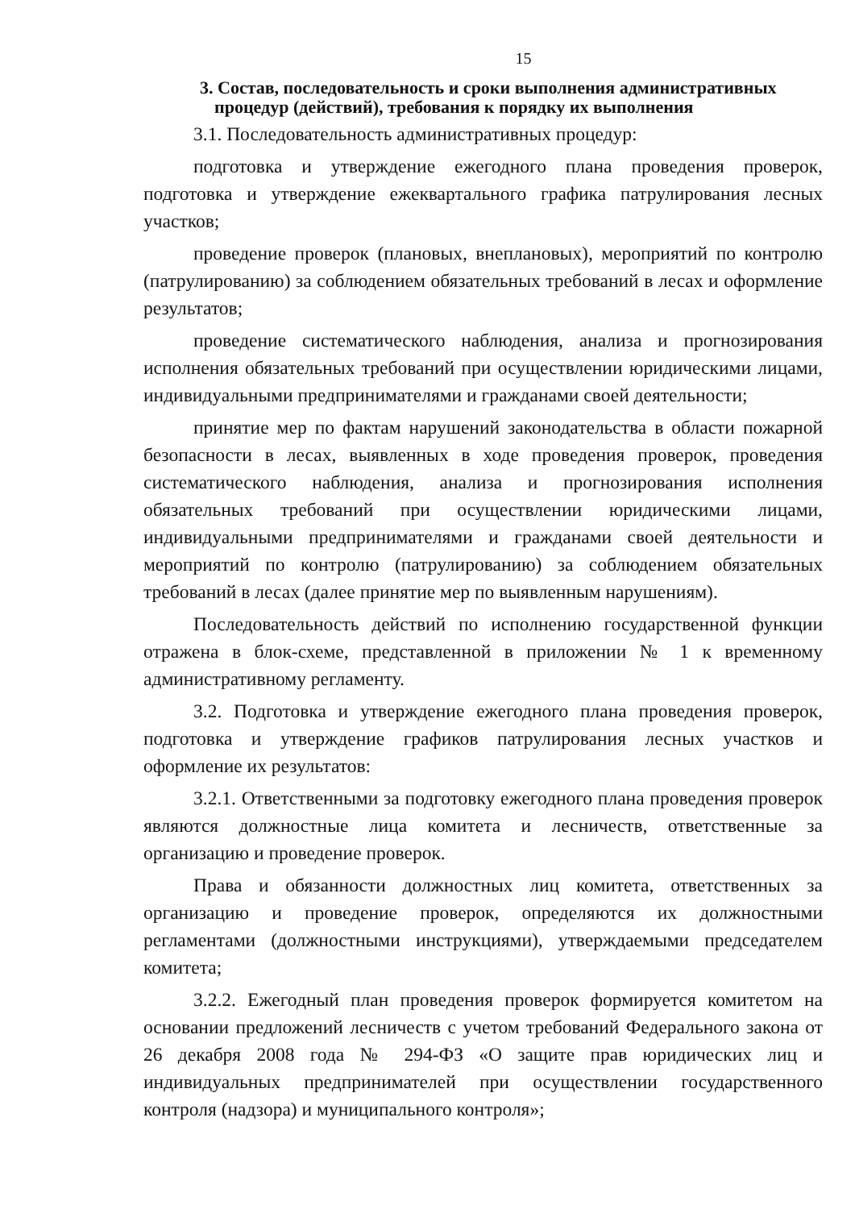15
3. Состав, последовательность и сроки выполнения административных
процедур (действий), требования к порядку их выполнения
3.1. Последовательность административных процедур:
подготовка и утверждение ежегодного плана проведения проверок, подготовка и утверждение ежеквартального графика патрулирования лесных участков;
проведение проверок (плановых, внеплановых), мероприятий по контролю (патрулированию) за соблюдением обязательных требований в лесах и оформление результатов;
проведение систематического наблюдения, анализа и прогнозирования исполнения обязательных требований при осуществлении юридическими лицами, индивидуальными предпринимателями и гражданами своей деятельности;
принятие мер по фактам нарушений законодательства в области пожарной безопасности в лесах, выявленных в ходе проведения проверок, проведения систематического наблюдения, анализа и прогнозирования исполнения обязательных требований при осуществлении юридическими лицами, индивидуальными предпринимателями и гражданами своей деятельности и мероприятий по контролю (патрулированию) за соблюдением обязательных требований в лесах (далее принятие мер по выявленным нарушениям).
Последовательность действий по исполнению государственной функции отражена в блок-схеме, представленной в приложении № 1 к временному административному регламенту.
3.2. Подготовка и утверждение ежегодного плана проведения проверок, подготовка и утверждение графиков патрулирования лесных участков и оформление их результатов:
3.2.1. Ответственными за подготовку ежегодного плана проведения проверок являются должностные лица комитета и лесничеств, ответственные за организацию и проведение проверок.
Права и обязанности должностных лиц комитета, ответственных за организацию и проведение проверок, определяются их должностными регламентами (должностными инструкциями), утверждаемыми председателем комитета;
3.2.2. Ежегодный план проведения проверок формируется комитетом на основании предложений лесничеств с учетом требований Федерального закона от 26 декабря 2008 года № 294-ФЗ «О защите прав юридических лиц и индивидуальных предпринимателей при осуществлении государственного контроля (надзора) и муниципального контроля»;